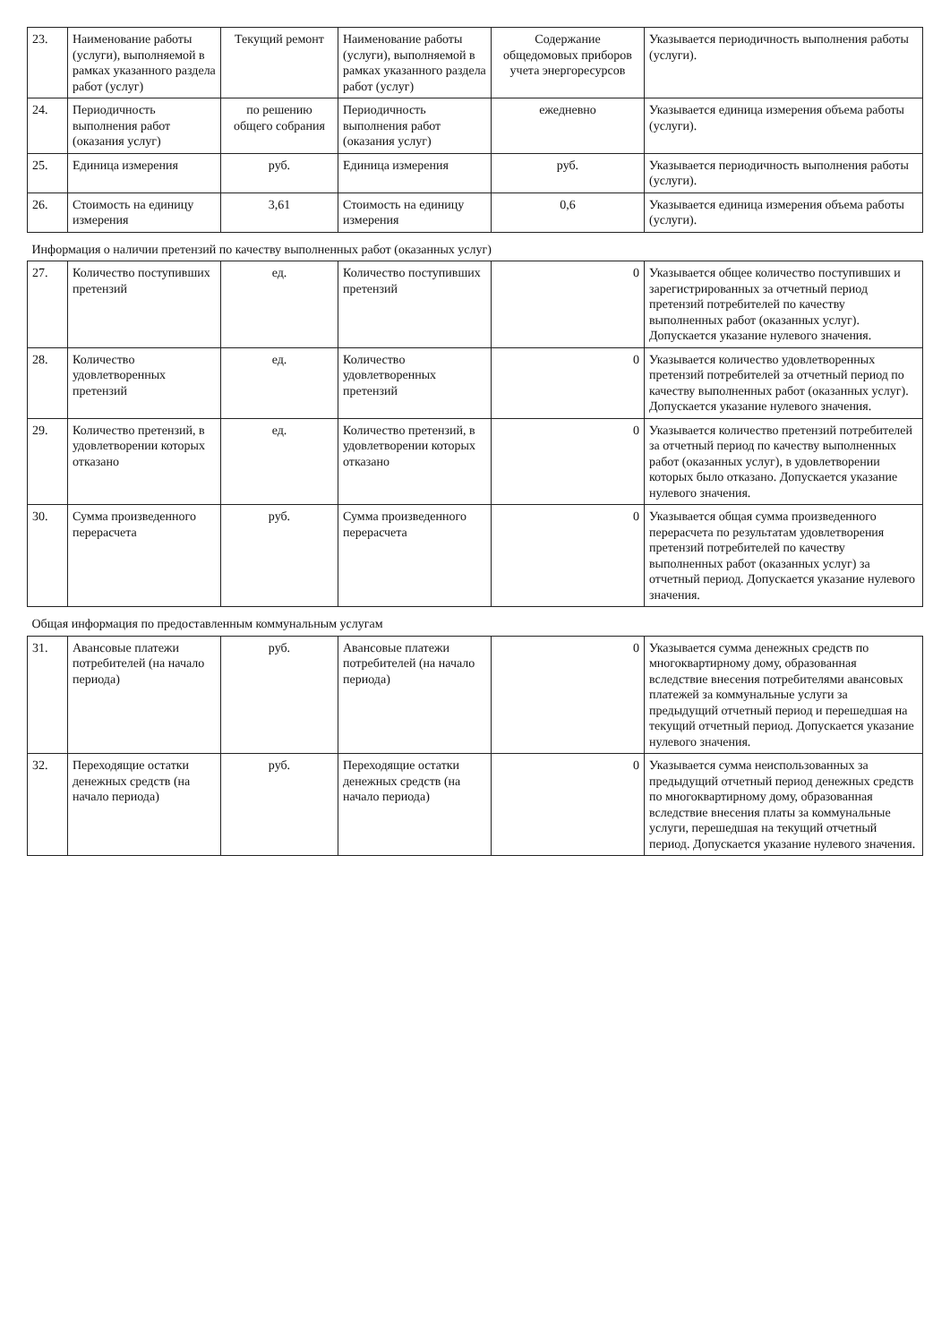| 23. | Наименование работы (услуги), выполняемой в рамках указанного раздела работ (услуг) | Текущий ремонт | Наименование работы (услуги), выполняемой в рамках указанного раздела работ (услуг) | Содержание общедомовых приборов учета энергоресурсов | Указывается периодичность выполнения работы (услуги). |
| 24. | Периодичность выполнения работ (оказания услуг) | по решению общего собрания | Периодичность выполнения работ (оказания услуг) | ежедневно | Указывается единица измерения объема работы (услуги). |
| 25. | Единица измерения | руб. | Единица измерения | руб. | Указывается периодичность выполнения работы (услуги). |
| 26. | Стоимость на единицу измерения | 3,61 | Стоимость на единицу измерения | 0,6 | Указывается единица измерения объема работы (услуги). |
| Информация о наличии претензий по качеству выполненных работ (оказанных услуг) | | | | | |
| 27. | Количество поступивших претензий | ед. | Количество поступивших претензий | 0 | Указывается общее количество поступивших и зарегистрированных за отчетный период претензий потребителей по качеству выполненных работ (оказанных услуг). Допускается указание нулевого значения. |
| 28. | Количество удовлетворенных претензий | ед. | Количество удовлетворенных претензий | 0 | Указывается количество удовлетворенных претензий потребителей за отчетный период по качеству выполненных работ (оказанных услуг). Допускается указание нулевого значения. |
| 29. | Количество претензий, в удовлетворении которых отказано | ед. | Количество претензий, в удовлетворении которых отказано | 0 | Указывается количество претензий потребителей за отчетный период по качеству выполненных работ (оказанных услуг), в удовлетворении которых было отказано. Допускается указание нулевого значения. |
| 30. | Сумма произведенного перерасчета | руб. | Сумма произведенного перерасчета | 0 | Указывается общая сумма произведенного перерасчета по результатам удовлетворения претензий потребителей по качеству выполненных работ (оказанных услуг) за отчетный период. Допускается указание нулевого значения. |
| Общая информация по предоставленным коммунальным услугам | | | | | |
| 31. | Авансовые платежи потребителей (на начало периода) | руб. | Авансовые платежи потребителей (на начало периода) | 0 | Указывается сумма денежных средств по многоквартирному дому, образованная вследствие внесения потребителями авансовых платежей за коммунальные услуги за предыдущий отчетный период и перешедшая на текущий отчетный период. Допускается указание нулевого значения. |
| 32. | Переходящие остатки денежных средств (на начало периода) | руб. | Переходящие остатки денежных средств (на начало периода) | 0 | Указывается сумма неиспользованных за предыдущий отчетный период денежных средств по многоквартирному дому, образованная вследствие внесения платы за коммунальные услуги, перешедшая на текущий отчетный период. Допускается указание нулевого значения. |